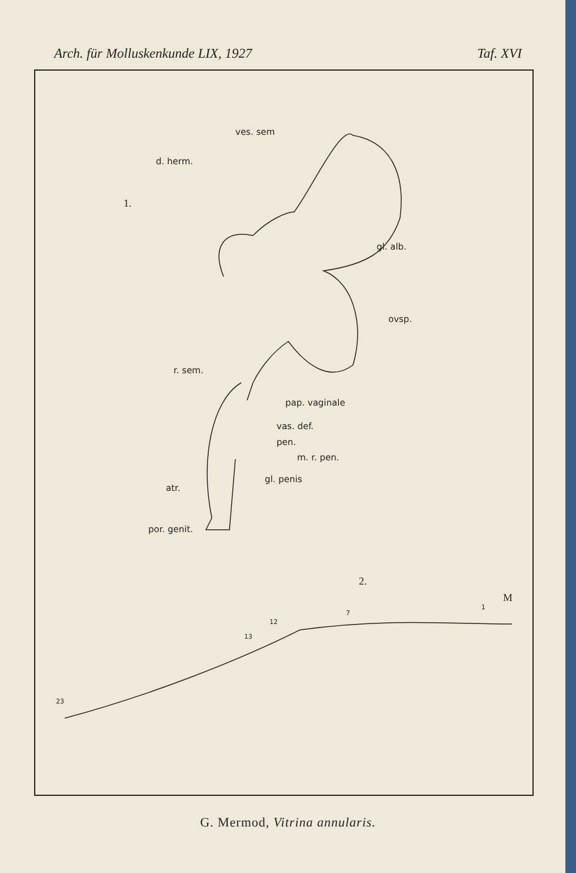Arch. für Molluskenkunde LIX, 1927 Taf. XVI
ves. sem
d. herm.
1.
gl. alb.
ovsp.
r. sem.
pap. vaginale
vas. def.
pen.
m. r. pen.
gl. penis
atr.
por. genit.
2.
M
1
7
12
13
23
G. Mermod, Vitrina annularis.